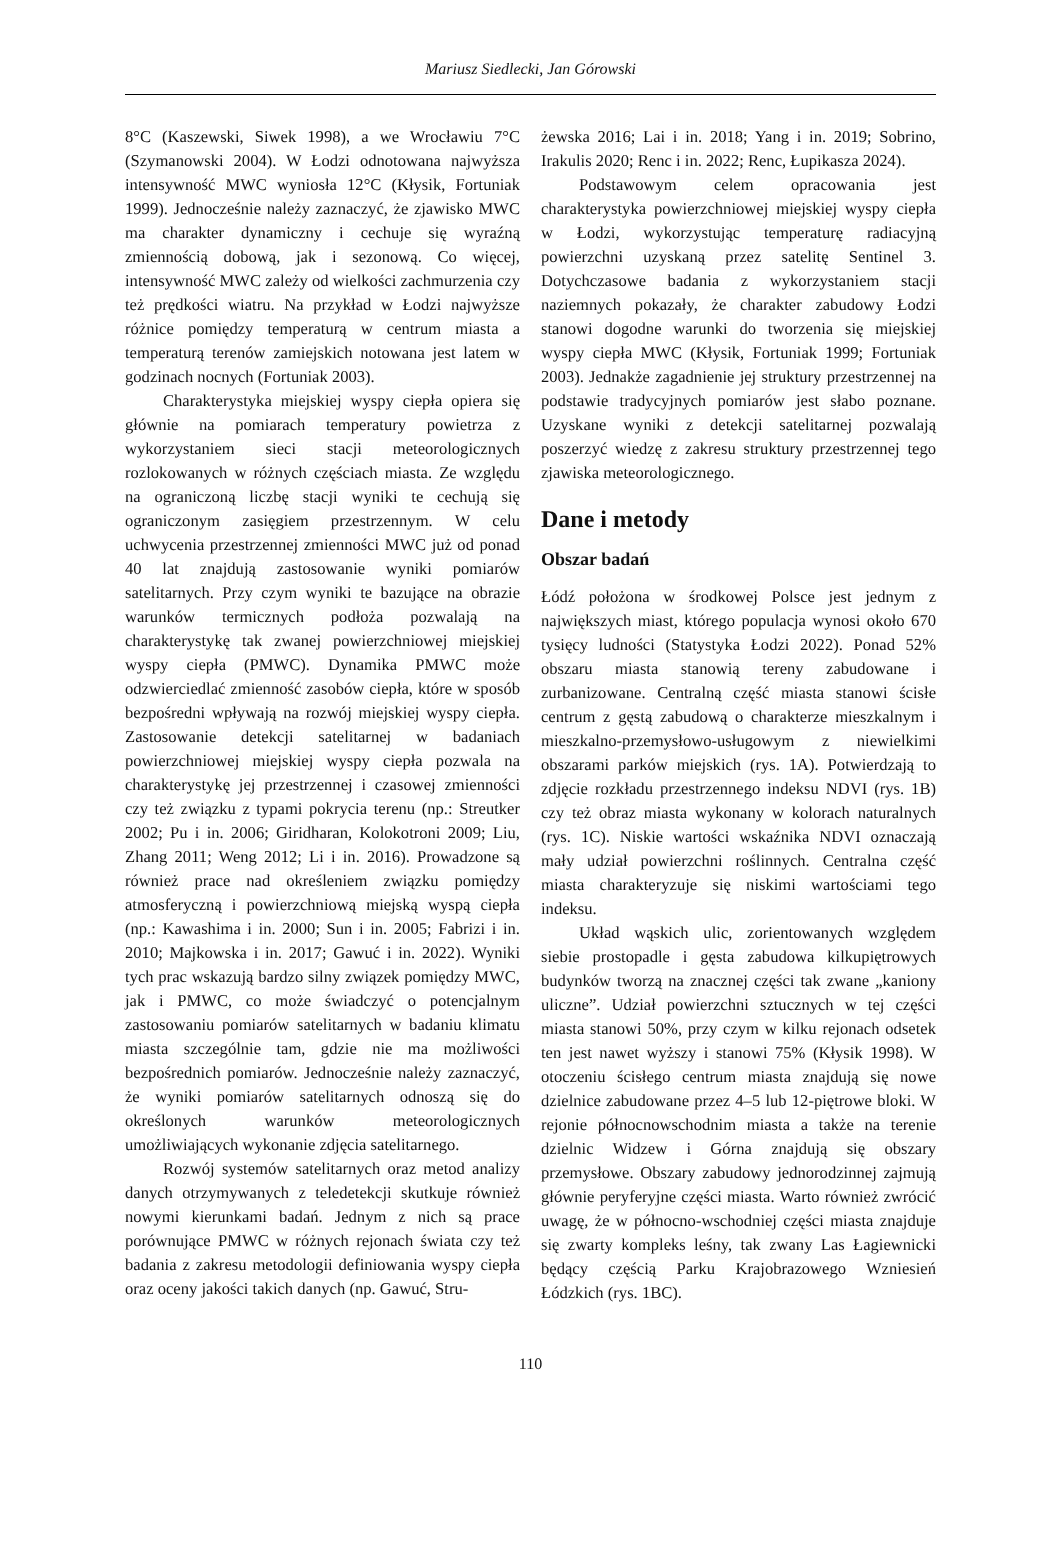Mariusz Siedlecki, Jan Górowski
8°C (Kaszewski, Siwek 1998), a we Wrocławiu 7°C (Szymanowski 2004). W Łodzi odnotowana najwyższa intensywność MWC wyniosła 12°C (Kłysik, Fortuniak 1999). Jednocześnie należy zaznaczyć, że zjawisko MWC ma charakter dynamiczny i cechuje się wyraźną zmiennością dobową, jak i sezonową. Co więcej, intensywność MWC zależy od wielkości zachmurzenia czy też prędkości wiatru. Na przykład w Łodzi najwyższe różnice pomiędzy temperaturą w centrum miasta a temperaturą terenów zamiejskich notowana jest latem w godzinach nocnych (Fortuniak 2003).
Charakterystyka miejskiej wyspy ciepła opiera się głównie na pomiarach temperatury powietrza z wykorzystaniem sieci stacji meteorologicznych rozlokowanych w różnych częściach miasta. Ze względu na ograniczoną liczbę stacji wyniki te cechują się ograniczonym zasięgiem przestrzennym. W celu uchwycenia przestrzennej zmienności MWC już od ponad 40 lat znajdują zastosowanie wyniki pomiarów satelitarnych. Przy czym wyniki te bazujące na obrazie warunków termicznych podłoża pozwalają na charakterystykę tak zwanej powierzchniowej miejskiej wyspy ciepła (PMWC). Dynamika PMWC może odzwierciedlać zmienność zasobów ciepła, które w sposób bezpośredni wpływają na rozwój miejskiej wyspy ciepła. Zastosowanie detekcji satelitarnej w badaniach powierzchniowej miejskiej wyspy ciepła pozwala na charakterystykę jej przestrzennej i czasowej zmienności czy też związku z typami pokrycia terenu (np.: Streutker 2002; Pu i in. 2006; Giridharan, Kolokotroni 2009; Liu, Zhang 2011; Weng 2012; Li i in. 2016). Prowadzone są również prace nad określeniem związku pomiędzy atmosferyczną i powierzchniową miejską wyspą ciepła (np.: Kawashima i in. 2000; Sun i in. 2005; Fabrizi i in. 2010; Majkowska i in. 2017; Gawuć i in. 2022). Wyniki tych prac wskazują bardzo silny związek pomiędzy MWC, jak i PMWC, co może świadczyć o potencjalnym zastosowaniu pomiarów satelitarnych w badaniu klimatu miasta szczególnie tam, gdzie nie ma możliwości bezpośrednich pomiarów. Jednocześnie należy zaznaczyć, że wyniki pomiarów satelitarnych odnoszą się do określonych warunków meteorologicznych umożliwiających wykonanie zdjęcia satelitarnego.
Rozwój systemów satelitarnych oraz metod analizy danych otrzymywanych z teledetekcji skutkuje również nowymi kierunkami badań. Jednym z nich są prace porównujące PMWC w różnych rejonach świata czy też badania z zakresu metodologii definiowania wyspy ciepła oraz oceny jakości takich danych (np. Gawuć, Stru-
żewska 2016; Lai i in. 2018; Yang i in. 2019; Sobrino, Irakulis 2020; Renc i in. 2022; Renc, Łupikasza 2024).
Podstawowym celem opracowania jest charakterystyka powierzchniowej miejskiej wyspy ciepła w Łodzi, wykorzystując temperaturę radiacyjną powierzchni uzyskaną przez satelitę Sentinel 3. Dotychczasowe badania z wykorzystaniem stacji naziemnych pokazały, że charakter zabudowy Łodzi stanowi dogodne warunki do tworzenia się miejskiej wyspy ciepła MWC (Kłysik, Fortuniak 1999; Fortuniak 2003). Jednakże zagadnienie jej struktury przestrzennej na podstawie tradycyjnych pomiarów jest słabo poznane. Uzyskane wyniki z detekcji satelitarnej pozwalają poszerzyć wiedzę z zakresu struktury przestrzennej tego zjawiska meteorologicznego.
Dane i metody
Obszar badań
Łódź położona w środkowej Polsce jest jednym z największych miast, którego populacja wynosi około 670 tysięcy ludności (Statystyka Łodzi 2022). Ponad 52% obszaru miasta stanowią tereny zabudowane i zurbanizowane. Centralną część miasta stanowi ścisłe centrum z gęstą zabudową o charakterze mieszkalnym i mieszkalno-przemysłowo-usługowym z niewielkimi obszarami parków miejskich (rys. 1A). Potwierdzają to zdjęcie rozkładu przestrzennego indeksu NDVI (rys. 1B) czy też obraz miasta wykonany w kolorach naturalnych (rys. 1C). Niskie wartości wskaźnika NDVI oznaczają mały udział powierzchni roślinnych. Centralna część miasta charakteryzuje się niskimi wartościami tego indeksu.
Układ wąskich ulic, zorientowanych względem siebie prostopadle i gęsta zabudowa kilkupiętrowych budynków tworzą na znacznej części tak zwane „kaniony uliczne”. Udział powierzchni sztucznych w tej części miasta stanowi 50%, przy czym w kilku rejonach odsetek ten jest nawet wyższy i stanowi 75% (Kłysik 1998). W otoczeniu ścisłego centrum miasta znajdują się nowe dzielnice zabudowane przez 4–5 lub 12-piętrowe bloki. W rejonie północnowschodnim miasta a także na terenie dzielnic Widzew i Górna znajdują się obszary przemysłowe. Obszary zabudowy jednorodzinnej zajmują głównie peryferyjne części miasta. Warto również zwrócić uwagę, że w północno-wschodniej części miasta znajduje się zwarty kompleks leśny, tak zwany Las Łagiewnicki będący częścią Parku Krajobrazowego Wzniesień Łódzkich (rys. 1BC).
110